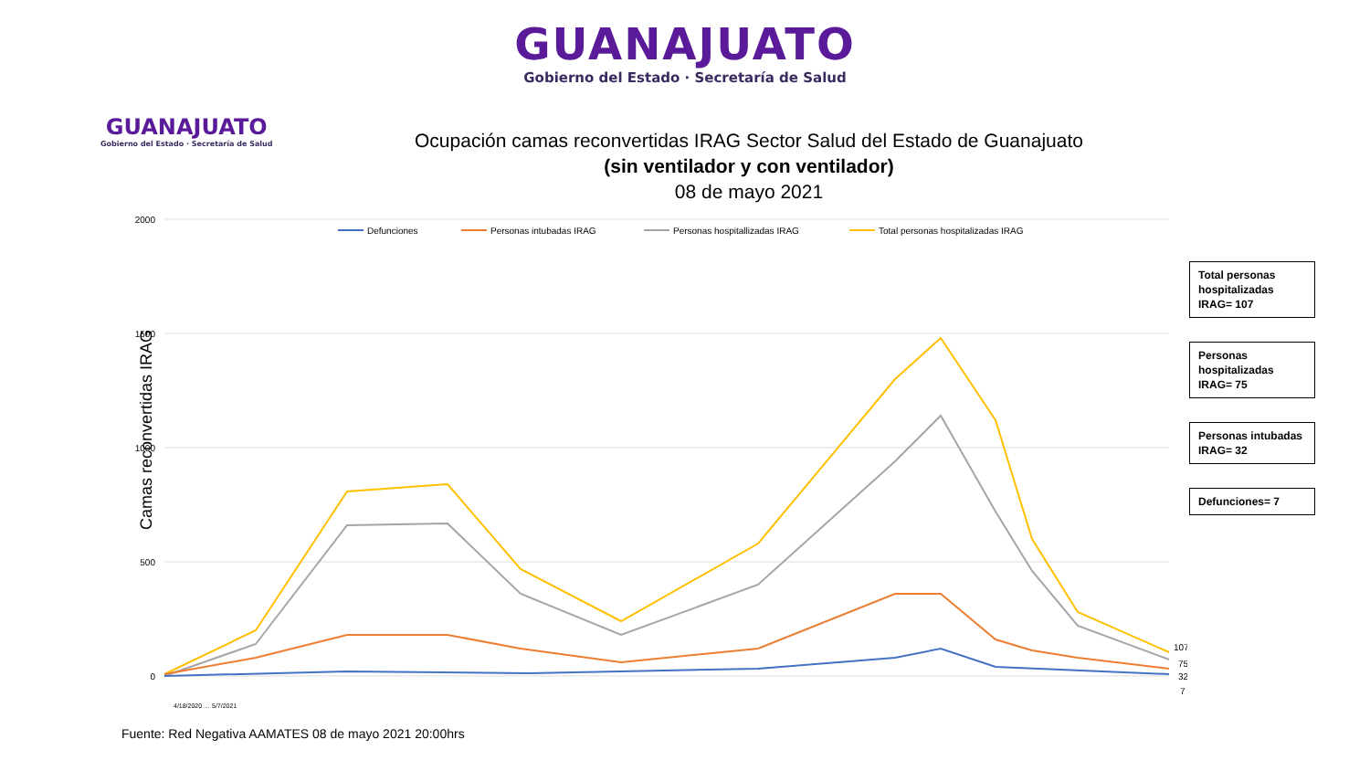GUANAJUATO
Gobierno del Estado · Secretaría de Salud
GUANAJUATO
Gobierno del Estado · Secretaría de Salud
Ocupación camas reconvertidas IRAG Sector Salud del Estado de Guanajuato
(sin ventilador y con ventilador)
08 de mayo 2021
Camas reconvertidas IRAG
2000
1500
1000
500
0
Defunciones
Personas intubadas IRAG
Personas hospitallizadas IRAG
Total personas hospitalizadas IRAG
107
75
32
7
4/18/2020 … 5/7/2021
Total personas hospitalizadas IRAG= 107
Personas hospitalizadas IRAG= 75
Personas intubadas IRAG= 32
Defunciones= 7
Fuente: Red Negativa AAMATES 08 de mayo 2021 20:00hrs